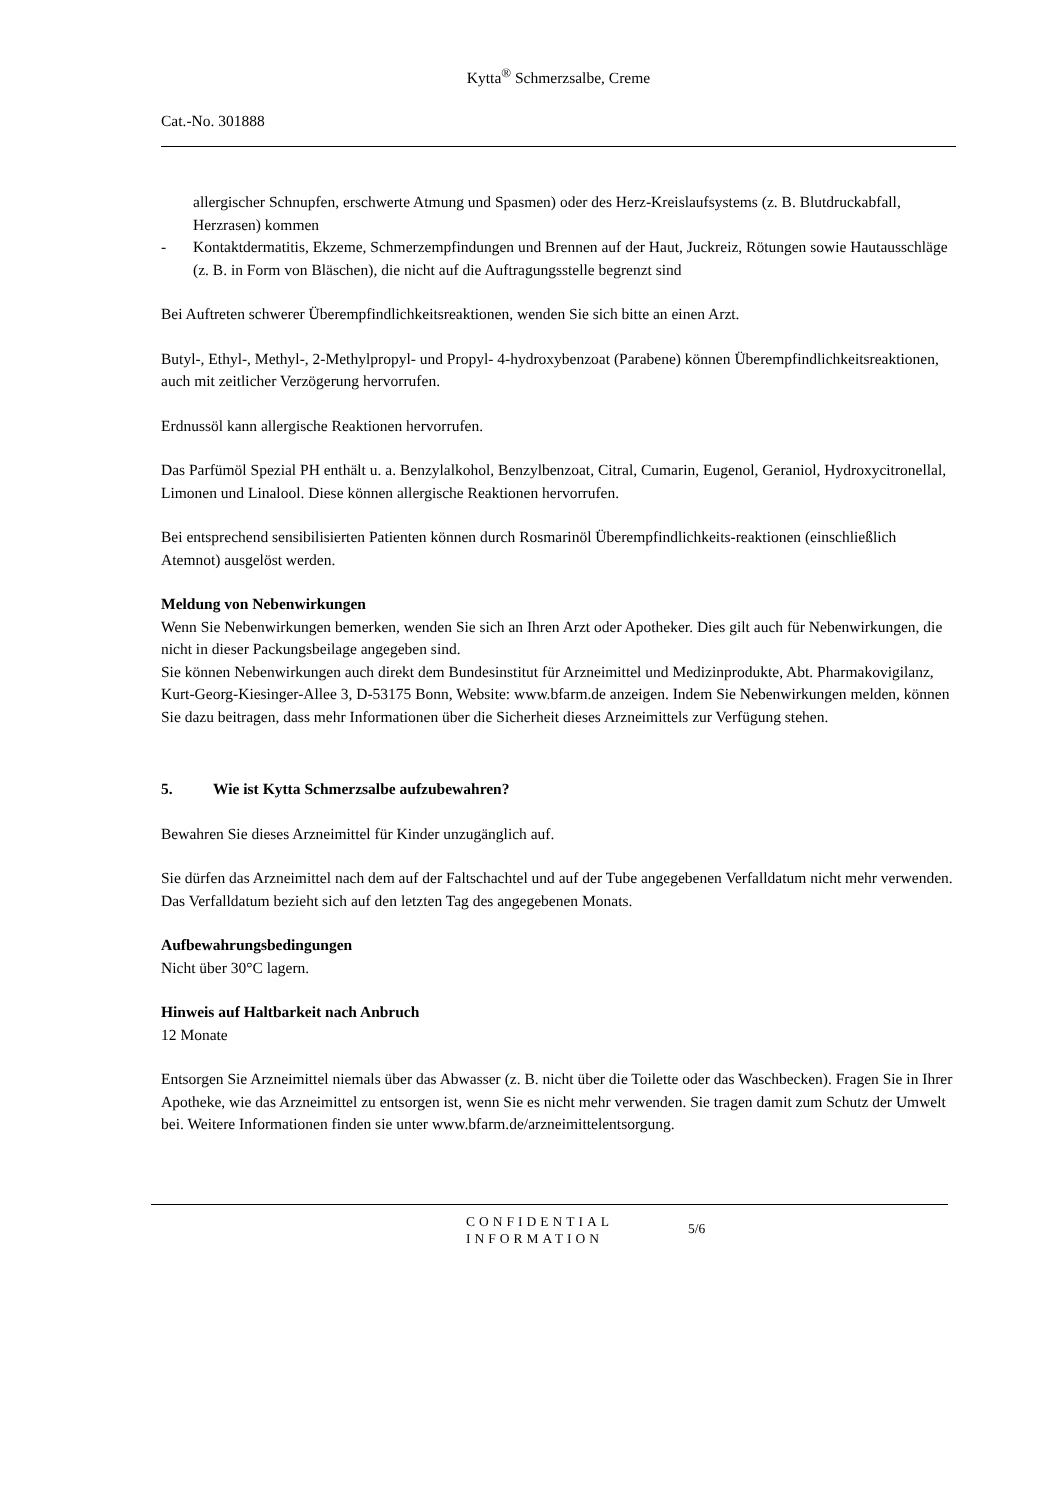Kytta<sup>®</sup> Schmerzsalbe, Creme
Cat.-No. 301888
allergischer Schnupfen, erschwerte Atmung und Spasmen) oder des Herz-Kreislaufsystems (z. B. Blutdruckabfall, Herzrasen) kommen
- Kontaktdermatitis, Ekzeme, Schmerzempfindungen und Brennen auf der Haut, Juckreiz, Rötungen sowie Hautausschläge (z. B. in Form von Bläschen), die nicht auf die Auftragungsstelle begrenzt sind
Bei Auftreten schwerer Überempfindlichkeitsreaktionen, wenden Sie sich bitte an einen Arzt.
Butyl-, Ethyl-, Methyl-, 2-Methylpropyl- und Propyl- 4-hydroxybenzoat (Parabene) können Überempfindlichkeitsreaktionen, auch mit zeitlicher Verzögerung hervorrufen.
Erdnussöl kann allergische Reaktionen hervorrufen.
Das Parfümöl Spezial PH enthält u. a. Benzylalkohol, Benzylbenzoat, Citral, Cumarin, Eugenol, Geraniol, Hydroxycitronellal, Limonen und Linalool. Diese können allergische Reaktionen hervorrufen.
Bei entsprechend sensibilisierten Patienten können durch Rosmarinöl Überempfindlichkeits-reaktionen (einschließlich Atemnot) ausgelöst werden.
Meldung von Nebenwirkungen
Wenn Sie Nebenwirkungen bemerken, wenden Sie sich an Ihren Arzt oder Apotheker. Dies gilt auch für Nebenwirkungen, die nicht in dieser Packungsbeilage angegeben sind.
Sie können Nebenwirkungen auch direkt dem Bundesinstitut für Arzneimittel und Medizinprodukte, Abt. Pharmakovigilanz, Kurt-Georg-Kiesinger-Allee 3, D-53175 Bonn, Website: www.bfarm.de anzeigen. Indem Sie Nebenwirkungen melden, können Sie dazu beitragen, dass mehr Informationen über die Sicherheit dieses Arzneimittels zur Verfügung stehen.
5. Wie ist Kytta Schmerzsalbe aufzubewahren?
Bewahren Sie dieses Arzneimittel für Kinder unzugänglich auf.
Sie dürfen das Arzneimittel nach dem auf der Faltschachtel und auf der Tube angegebenen Verfalldatum nicht mehr verwenden. Das Verfalldatum bezieht sich auf den letzten Tag des angegebenen Monats.
Aufbewahrungsbedingungen
Nicht über 30°C lagern.
Hinweis auf Haltbarkeit nach Anbruch
12 Monate
Entsorgen Sie Arzneimittel niemals über das Abwasser (z. B. nicht über die Toilette oder das Waschbecken). Fragen Sie in Ihrer Apotheke, wie das Arzneimittel zu entsorgen ist, wenn Sie es nicht mehr verwenden. Sie tragen damit zum Schutz der Umwelt bei. Weitere Informationen finden sie unter www.bfarm.de/arzneimittelentsorgung.
CONFIDENTIAL
INFORMATION
5/6